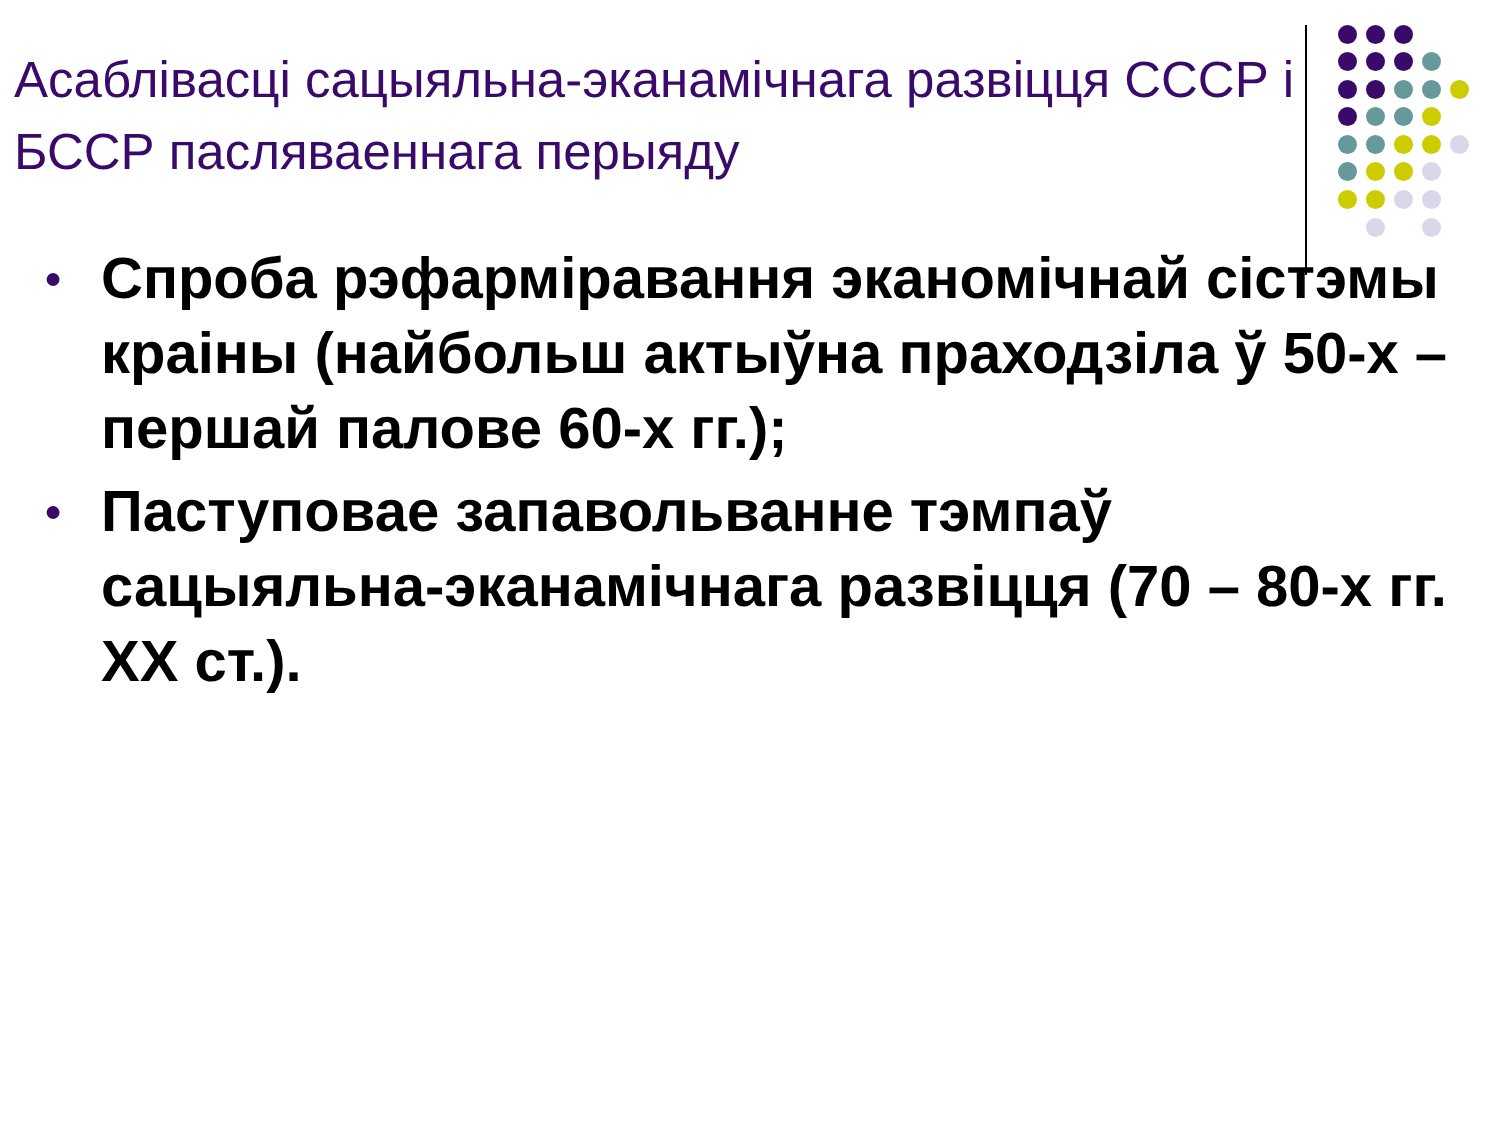Асаблівасці сацыяльна-эканамічнага развіцця СССР і БССР пасляваеннага перыяду
● Спроба рэфарміравання эканомічнай сістэмы краіны (найбольш актыўна праходзіла ў 50-х – першай палове 60-х гг.);
● Паступовае запавольванне тэмпаў сацыяльна-эканамічнага развіцця (70 – 80-х гг. XX ст.).